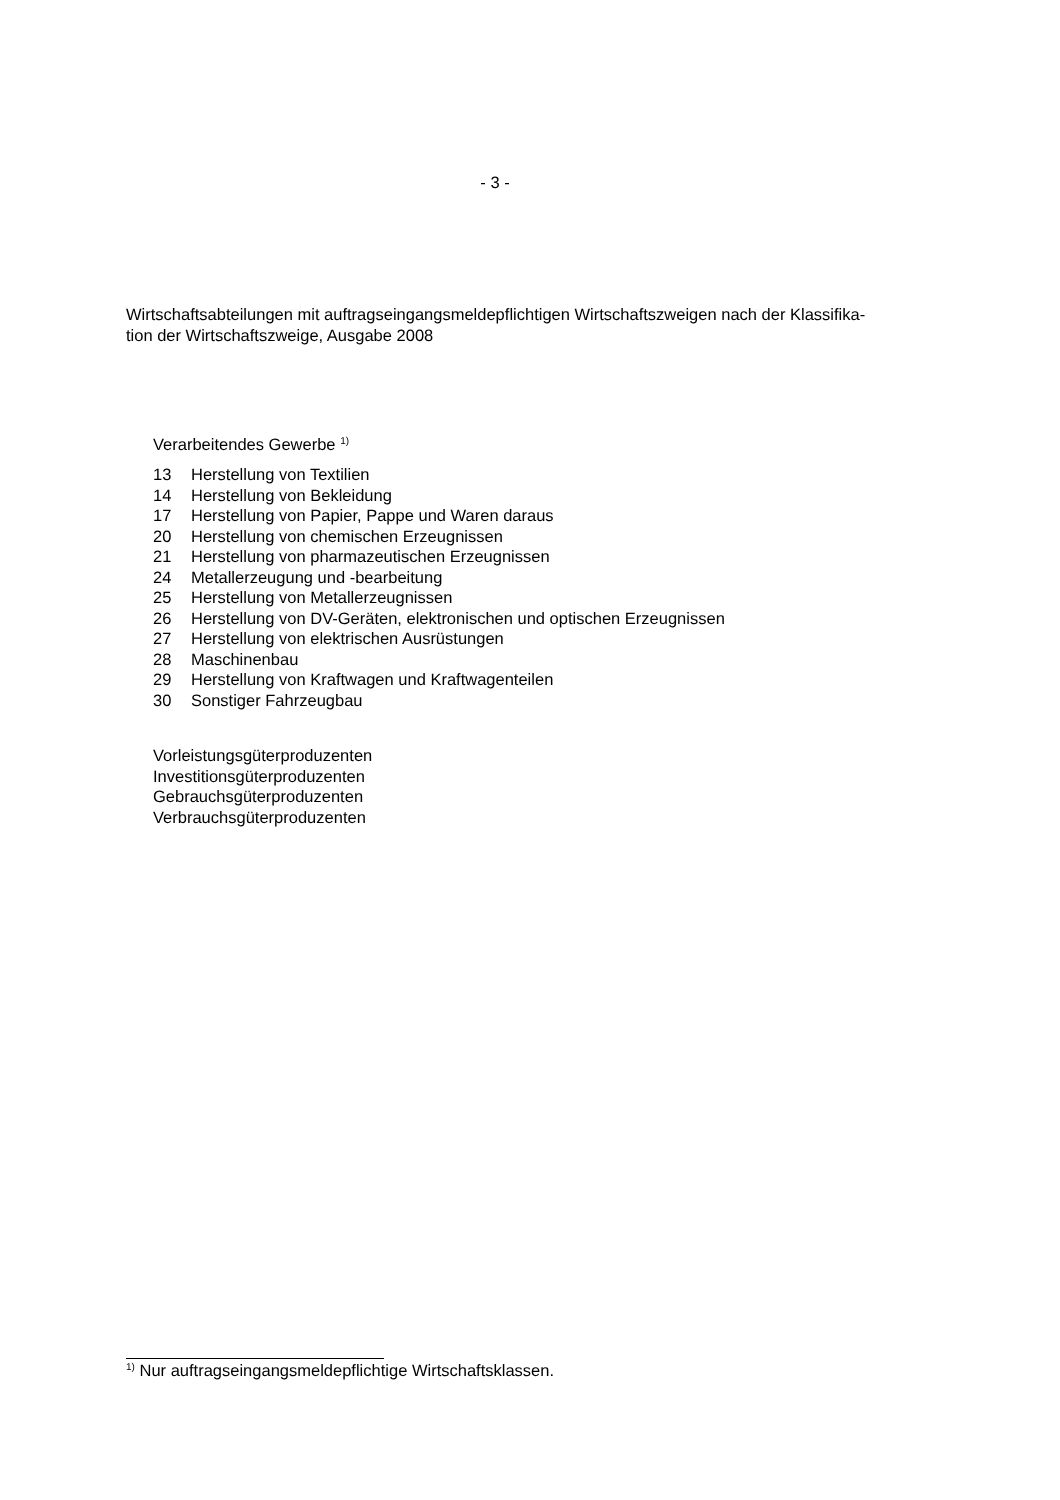- 3 -
Wirtschaftsabteilungen mit auftragseingangsmeldepflichtigen Wirtschaftszweigen nach der Klassifika-
tion der Wirtschaftszweige, Ausgabe 2008
Verarbeitendes Gewerbe <sup>1)</sup>
13 Herstellung von Textilien
14 Herstellung von Bekleidung
17 Herstellung von Papier, Pappe und Waren daraus
20 Herstellung von chemischen Erzeugnissen
21 Herstellung von pharmazeutischen Erzeugnissen
24 Metallerzeugung und -bearbeitung
25 Herstellung von Metallerzeugnissen
26 Herstellung von DV-Geräten, elektronischen und optischen Erzeugnissen
27 Herstellung von elektrischen Ausrüstungen
28 Maschinenbau
29 Herstellung von Kraftwagen und Kraftwagenteilen
30 Sonstiger Fahrzeugbau
Vorleistungsgüterproduzenten
Investitionsgüterproduzenten
Gebrauchsgüterproduzenten
Verbrauchsgüterproduzenten
<sup>1)</sup> Nur auftragseingangsmeldepflichtige Wirtschaftsklassen.